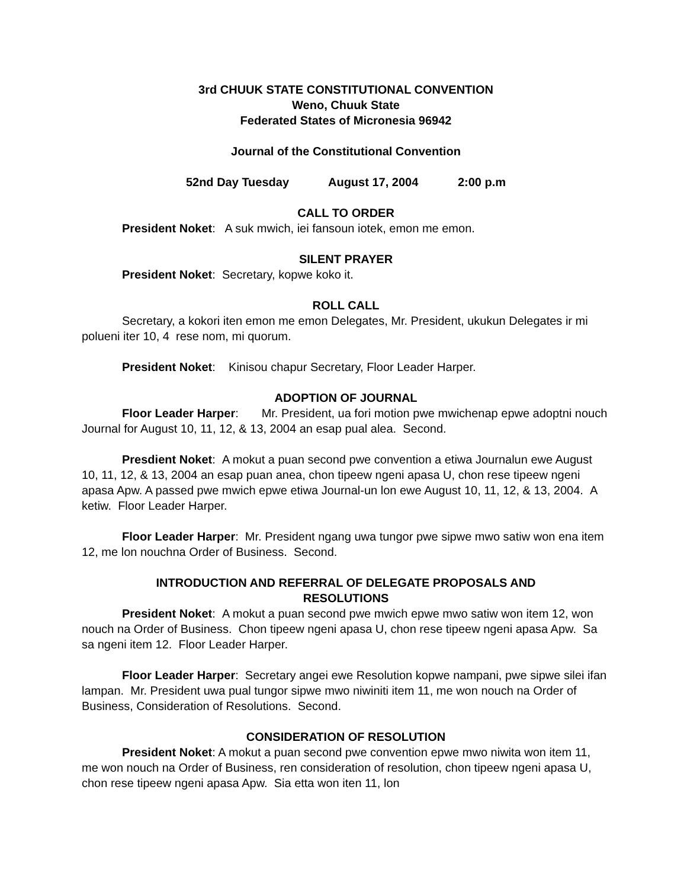3rd CHUUK STATE CONSTITUTIONAL CONVENTION
Weno, Chuuk State
Federated States of Micronesia 96942
Journal of the Constitutional Convention
52nd Day Tuesday August 17, 2004 2:00 p.m
CALL TO ORDER
President Noket: A suk mwich, iei fansoun iotek, emon me emon.
SILENT PRAYER
President Noket: Secretary, kopwe koko it.
ROLL CALL
Secretary, a kokori iten emon me emon Delegates, Mr. President, ukukun Delegates ir mi polueni iter 10, 4 rese nom, mi quorum.
President Noket: Kinisou chapur Secretary, Floor Leader Harper.
ADOPTION OF JOURNAL
Floor Leader Harper: Mr. President, ua fori motion pwe mwichenap epwe adoptni nouch Journal for August 10, 11, 12, & 13, 2004 an esap pual alea. Second.
Presdient Noket: A mokut a puan second pwe convention a etiwa Journalun ewe August 10, 11, 12, & 13, 2004 an esap puan anea, chon tipeew ngeni apasa U, chon rese tipeew ngeni apasa Apw. A passed pwe mwich epwe etiwa Journal-un lon ewe August 10, 11, 12, & 13, 2004. A ketiw. Floor Leader Harper.
Floor Leader Harper: Mr. President ngang uwa tungor pwe sipwe mwo satiw won ena item 12, me lon nouchna Order of Business. Second.
INTRODUCTION AND REFERRAL OF DELEGATE PROPOSALS AND
RESOLUTIONS
President Noket: A mokut a puan second pwe mwich epwe mwo satiw won item 12, won nouch na Order of Business. Chon tipeew ngeni apasa U, chon rese tipeew ngeni apasa Apw. Sa sa ngeni item 12. Floor Leader Harper.
Floor Leader Harper: Secretary angei ewe Resolution kopwe nampani, pwe sipwe silei ifan lampan. Mr. President uwa pual tungor sipwe mwo niwiniti item 11, me won nouch na Order of Business, Consideration of Resolutions. Second.
CONSIDERATION OF RESOLUTION
President Noket: A mokut a puan second pwe convention epwe mwo niwita won item 11, me won nouch na Order of Business, ren consideration of resolution, chon tipeew ngeni apasa U, chon rese tipeew ngeni apasa Apw. Sia etta won iten 11, lon